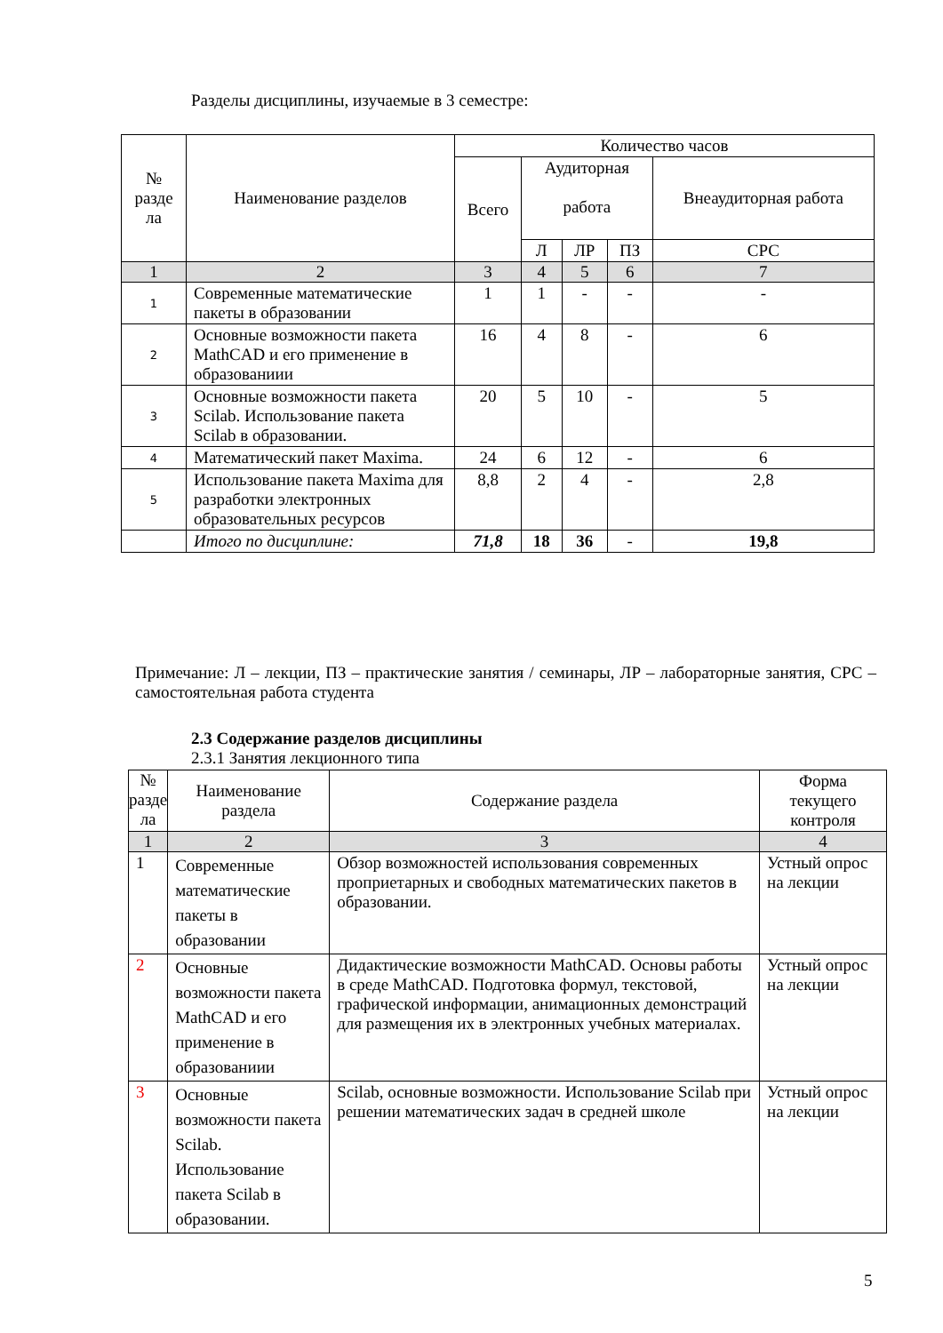Разделы дисциплины, изучаемые в 3 семестре:
| № разде ла | Наименование разделов | Количество часов | | | | |
| --- | --- | --- | --- | --- | --- | --- |
| | | Всего | Аудиторная работа | | | Внеаудиторная работа |
| | | | Л | ЛР | ПЗ | СРС |
| 1 | 2 | 3 | 4 | 5 | 6 | 7 |
| 1 | Современные математические пакеты в образовании | 1 | 1 | - | - | - |
| 2 | Основные возможности пакета MathCAD и его применение в образованиии | 16 | 4 | 8 | - | 6 |
| 3 | Основные возможности пакета Scilab. Использование пакета Scilab в образовании. | 20 | 5 | 10 | - | 5 |
| 4 | Математический пакет Maxima. | 24 | 6 | 12 | - | 6 |
| 5 | Использование пакета Maxima для разработки электронных образовательных ресурсов | 8,8 | 2 | 4 | - | 2,8 |
| | Итого по дисциплине: | 71,8 | 18 | 36 | - | 19,8 |
Примечание: Л – лекции, ПЗ – практические занятия / семинары, ЛР – лабораторные занятия, СРС – самостоятельная работа студента
2.3 Содержание разделов дисциплины
2.3.1 Занятия лекционного типа
| № разде ла | Наименование раздела | Содержание раздела | Форма текущего контроля |
| --- | --- | --- | --- |
| 1 | 2 | 3 | 4 |
| 1 | Современные математические пакеты в образовании | Обзор возможностей использования современных проприетарных и свободных математических пакетов в образовании. | Устный опрос на лекции |
| 2 | Основные возможности пакета MathCAD и его применение в образованиии | Дидактические возможности MathCAD. Основы работы в среде MathCAD. Подготовка формул, текстовой, графической информации, анимационных демонстраций для размещения их в электронных учебных материалах. | Устный опрос на лекции |
| 3 | Основные возможности пакета Scilab. Использование пакета Scilab в образовании. | Scilab, основные возможности. Использование Scilab при решении математических задач в средней школе | Устный опрос на лекции |
5